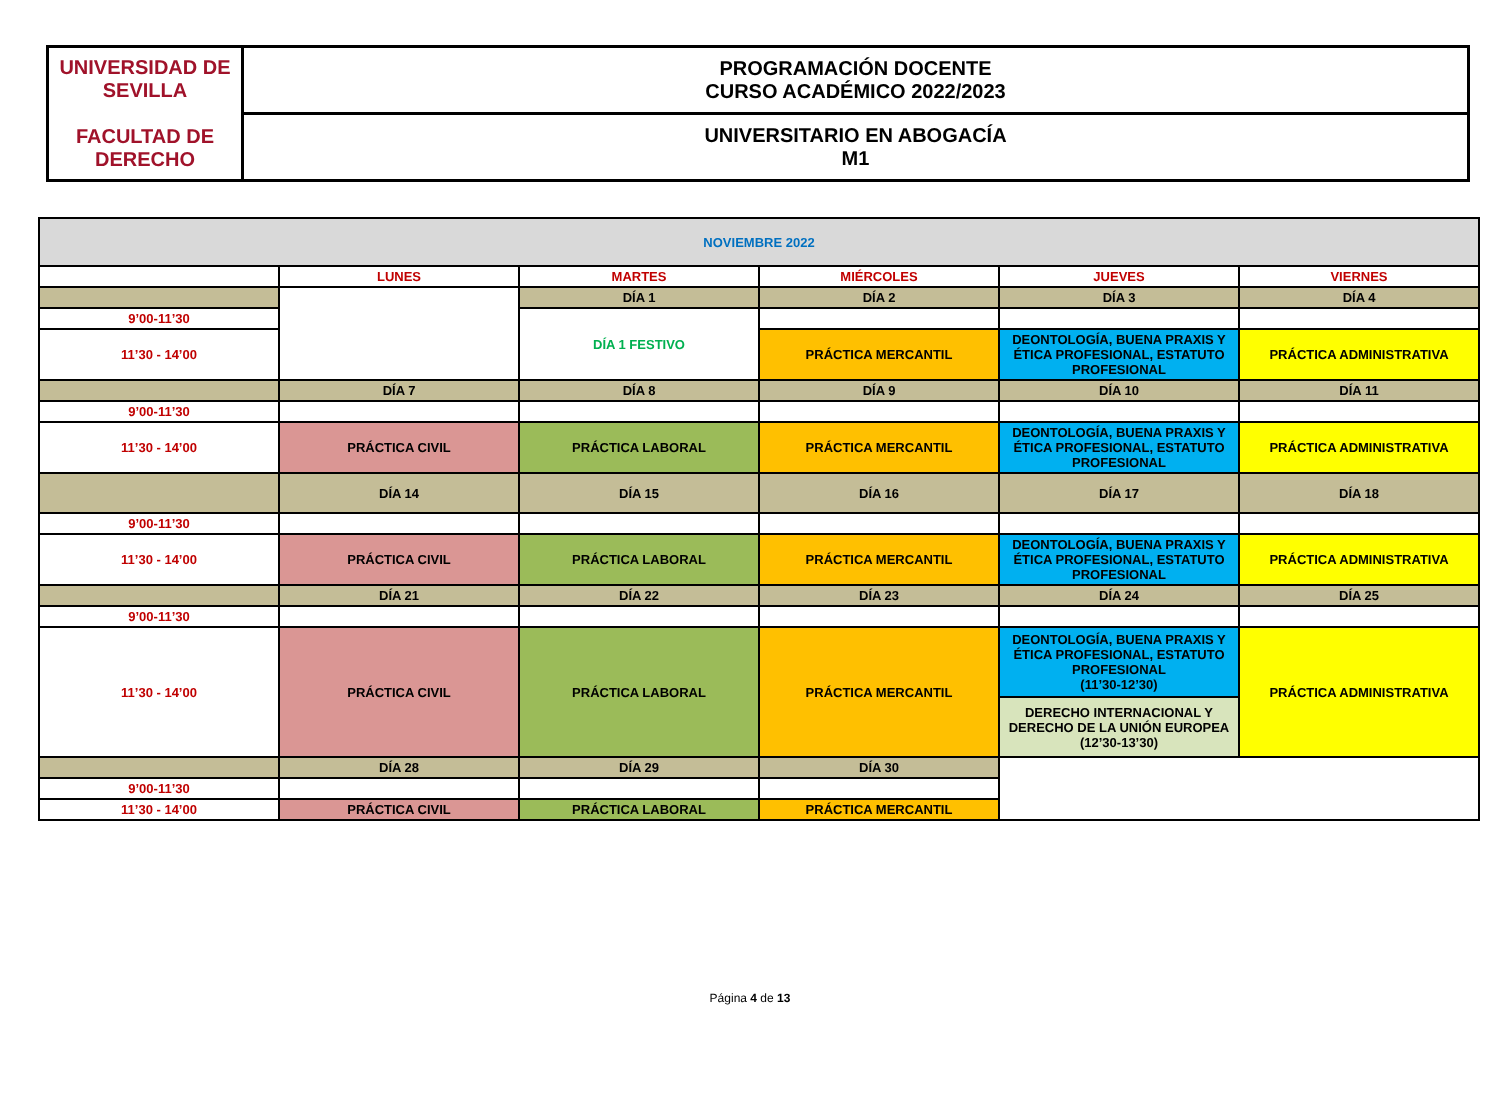| UNIVERSIDAD DE SEVILLA FACULTAD DE DERECHO | PROGRAMACIÓN DOCENTE CURSO ACADÉMICO 2022/2023 |
| | UNIVERSITARIO EN ABOGACÍA M1 |
| NOVIEMBRE 2022 | | | | | |
| --- | --- | --- | --- | --- | --- |
| | LUNES | MARTES | MIÉRCOLES | JUEVES | VIERNES |
| | | DÍA 1 | DÍA 2 | DÍA 3 | DÍA 4 |
| 9’00-11’30 | | DÍA 1 FESTIVO | | | |
| 11’30 - 14’00 | | | PRÁCTICA MERCANTIL | DEONTOLOGÍA, BUENA PRAXIS Y ÉTICA PROFESIONAL, ESTATUTO PROFESIONAL | PRÁCTICA ADMINISTRATIVA |
| | DÍA 7 | DÍA 8 | DÍA 9 | DÍA 10 | DÍA 11 |
| 9’00-11’30 | | | | | |
| 11’30 - 14’00 | PRÁCTICA CIVIL | PRÁCTICA LABORAL | PRÁCTICA MERCANTIL | DEONTOLOGÍA, BUENA PRAXIS Y ÉTICA PROFESIONAL, ESTATUTO PROFESIONAL | PRÁCTICA ADMINISTRATIVA |
| | DÍA 14 | DÍA 15 | DÍA 16 | DÍA 17 | DÍA 18 |
| 9’00-11’30 | | | | | |
| 11’30 - 14’00 | PRÁCTICA CIVIL | PRÁCTICA LABORAL | PRÁCTICA MERCANTIL | DEONTOLOGÍA, BUENA PRAXIS Y ÉTICA PROFESIONAL, ESTATUTO PROFESIONAL | PRÁCTICA ADMINISTRATIVA |
| | DÍA 21 | DÍA 22 | DÍA 23 | DÍA 24 | DÍA 25 |
| 9’00-11’30 | | | | | |
| 11’30 - 14’00 | PRÁCTICA CIVIL | PRÁCTICA LABORAL | PRÁCTICA MERCANTIL | DEONTOLOGÍA, BUENA PRAXIS Y ÉTICA PROFESIONAL, ESTATUTO PROFESIONAL (11’30-12’30) | PRÁCTICA ADMINISTRATIVA |
| | | | | DERECHO INTERNACIONAL Y DERECHO DE LA UNIÓN EUROPEA (12’30-13’30) | |
| | DÍA 28 | DÍA 29 | DÍA 30 | | |
| 9’00-11’30 | | | | | |
| 11’30 - 14’00 | PRÁCTICA CIVIL | PRÁCTICA LABORAL | PRÁCTICA MERCANTIL | | |
Página 4 de 13